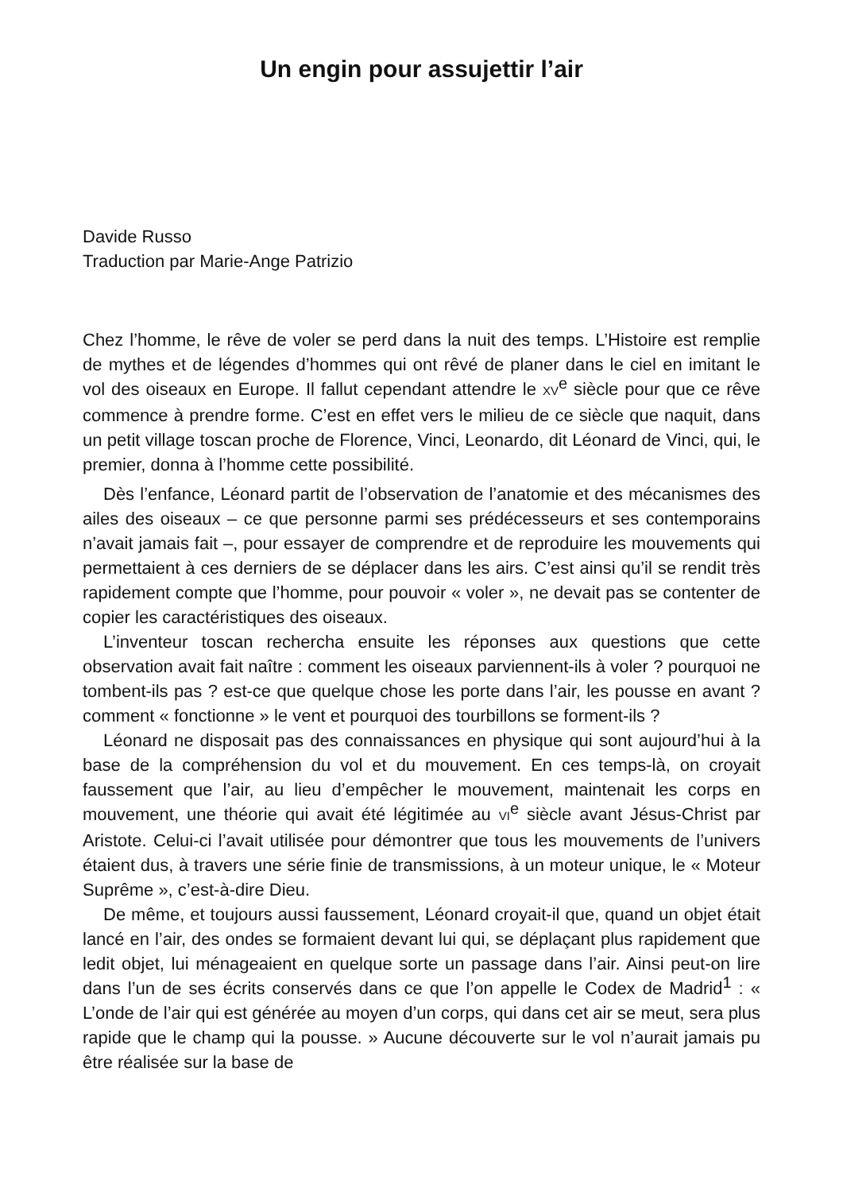Un engin pour assujettir l’air
Davide Russo
Traduction par Marie-Ange Patrizio
Chez l’homme, le rêve de voler se perd dans la nuit des temps. L’Histoire est remplie de mythes et de légendes d’hommes qui ont rêvé de planer dans le ciel en imitant le vol des oiseaux en Europe. Il fallut cependant attendre le XV<sup>e</sup> siècle pour que ce rêve commence à prendre forme. C’est en effet vers le milieu de ce siècle que naquit, dans un petit village toscan proche de Florence, Vinci, Leonardo, dit Léonard de Vinci, qui, le premier, donna à l’homme cette possibilité.
Dès l’enfance, Léonard partit de l’observation de l’anatomie et des mécanismes des ailes des oiseaux – ce que personne parmi ses prédécesseurs et ses contemporains n’avait jamais fait –, pour essayer de comprendre et de reproduire les mouvements qui permettaient à ces derniers de se déplacer dans les airs. C’est ainsi qu’il se rendit très rapidement compte que l’homme, pour pouvoir « voler », ne devait pas se contenter de copier les caractéristiques des oiseaux.
L’inventeur toscan rechercha ensuite les réponses aux questions que cette observation avait fait naître : comment les oiseaux parviennent-ils à voler ? pourquoi ne tombent-ils pas ? est-ce que quelque chose les porte dans l’air, les pousse en avant ? comment « fonctionne » le vent et pourquoi des tourbillons se forment-ils ?
Léonard ne disposait pas des connaissances en physique qui sont aujourd’hui à la base de la compréhension du vol et du mouvement. En ces temps-là, on croyait faussement que l’air, au lieu d’empêcher le mouvement, maintenait les corps en mouvement, une théorie qui avait été légitimée au VI<sup>e</sup> siècle avant Jésus-Christ par Aristote. Celui-ci l’avait utilisée pour démontrer que tous les mouvements de l’univers étaient dus, à travers une série finie de transmissions, à un moteur unique, le « Moteur Suprême », c’est-à-dire Dieu.
De même, et toujours aussi faussement, Léonard croyait-il que, quand un objet était lancé en l’air, des ondes se formaient devant lui qui, se déplaçant plus rapidement que ledit objet, lui ménageaient en quelque sorte un passage dans l’air. Ainsi peut-on lire dans l’un de ses écrits conservés dans ce que l’on appelle le Codex de Madrid<sup>1</sup> : « L’onde de l’air qui est générée au moyen d’un corps, qui dans cet air se meut, sera plus rapide que le champ qui la pousse. » Aucune découverte sur le vol n’aurait jamais pu être réalisée sur la base de